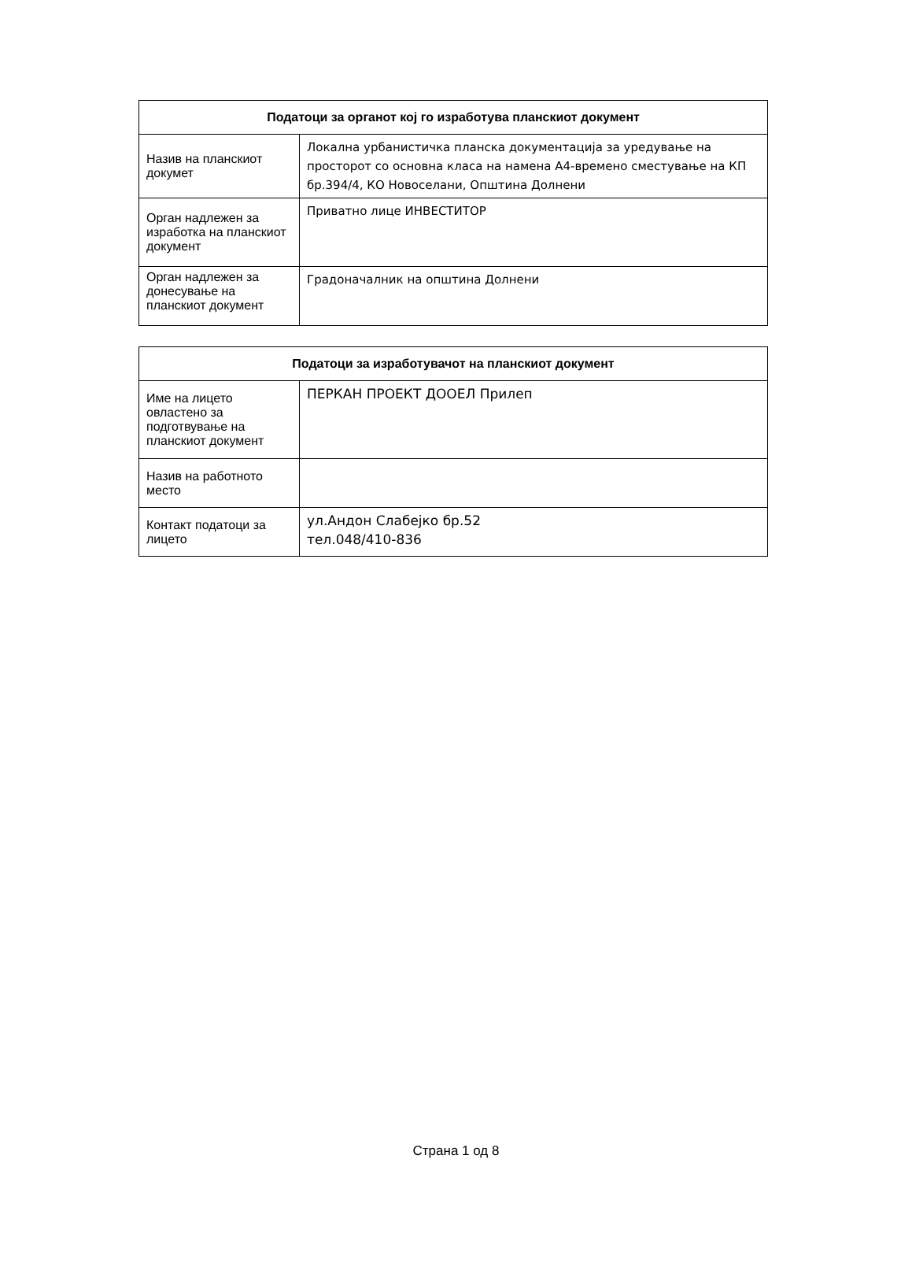| Податоци за органот кој го изработува планскиот документ | |
| --- | --- |
| Назив на планскиот докумет | Локална урбанистичка планска документација за уредување на просторот со основна класа на намена А4-времено сместување на КП бр.394/4, КО Новоселани, Општина Долнени |
| Орган надлежен за изработка на планскиот документ | Приватно лице ИНВЕСТИТОР |
| Орган надлежен за донесување на планскиот документ | Градоначалник на општина Долнени |
| Податоци за изработувачот на планскиот документ | |
| --- | --- |
| Име на лицето овластено за подготвување на планскиот документ | ПЕРКАН ПРОЕКТ ДООЕЛ Прилеп |
| Назив на работното место | |
| Контакт податоци за лицето | ул.Андон Слабејко бр.52 тел.048/410-836 |
Страна 1 од 8